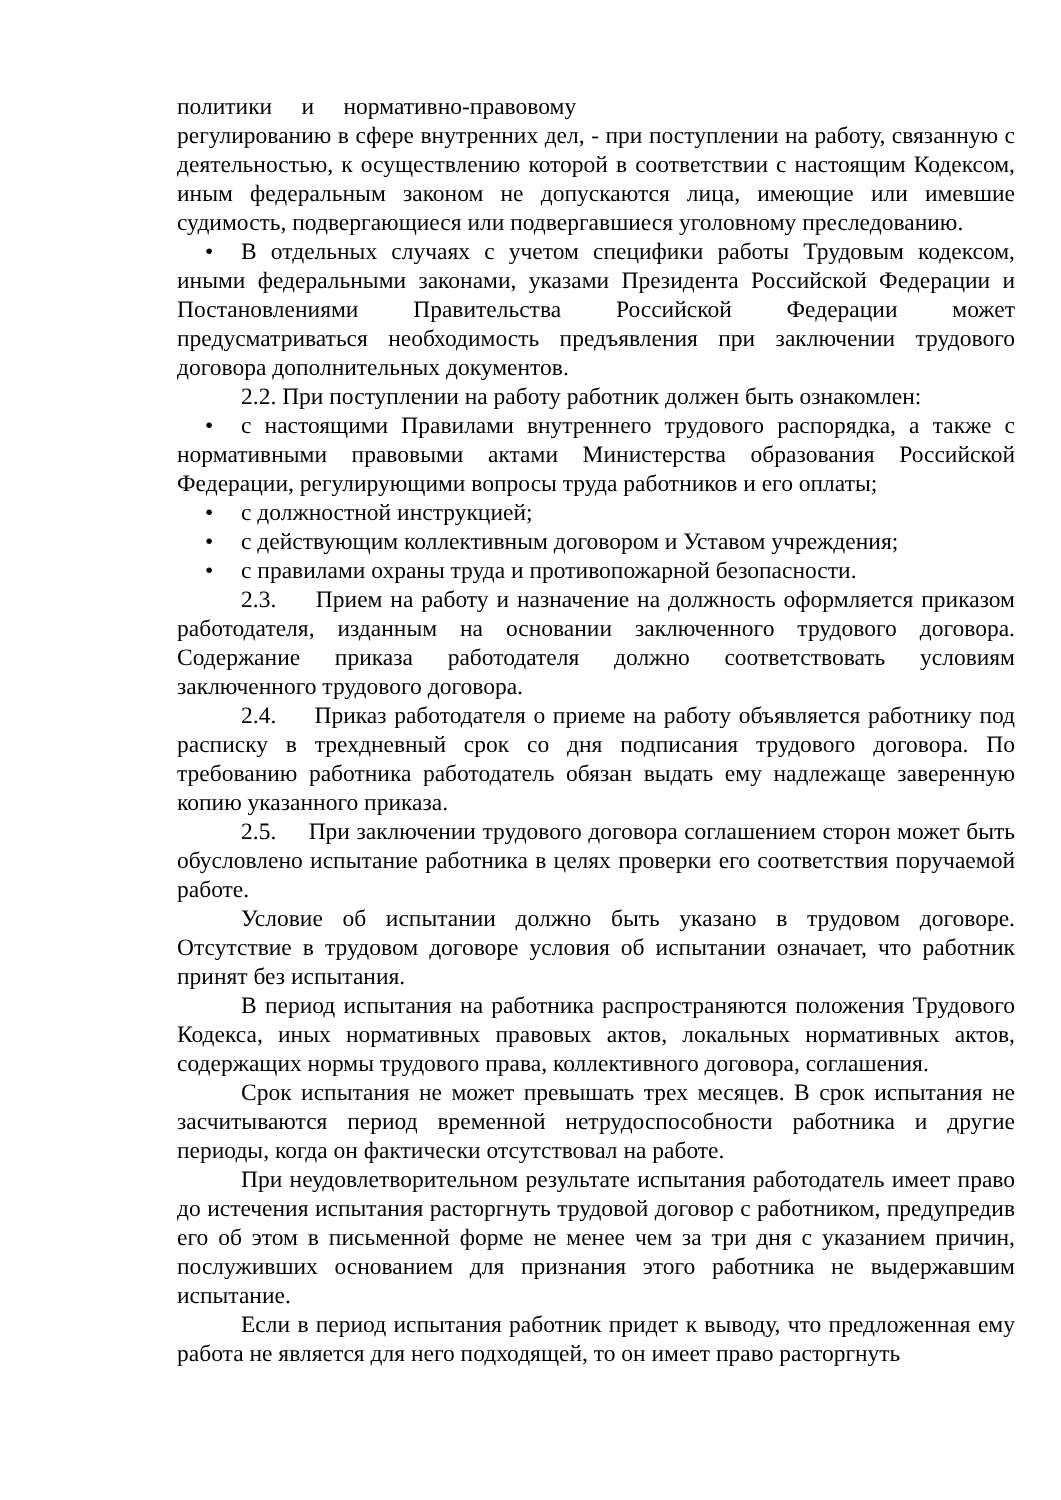политики и нормативно-правовому
регулированию в сфере внутренних дел, - при поступлении на работу, связанную с деятельностью, к осуществлению которой в соответствии с настоящим Кодексом, иным федеральным законом не допускаются лица, имеющие или имевшие судимость, подвергающиеся или подвергавшиеся уголовному преследованию.
• В отдельных случаях с учетом специфики работы Трудовым кодексом, иными федеральными законами, указами Президента Российской Федерации и Постановлениями Правительства Российской Федерации может предусматриваться необходимость предъявления при заключении трудового договора дополнительных документов.
2.2. При поступлении на работу работник должен быть ознакомлен:
• с настоящими Правилами внутреннего трудового распорядка, а также с нормативными правовыми актами Министерства образования Российской Федерации, регулирующими вопросы труда работников и его оплаты;
• с должностной инструкцией;
• с действующим коллективным договором и Уставом учреждения;
• с правилами охраны труда и противопожарной безопасности.
2.3. Прием на работу и назначение на должность оформляется приказом работодателя, изданным на основании заключенного трудового договора. Содержание приказа работодателя должно соответствовать условиям заключенного трудового договора.
2.4. Приказ работодателя о приеме на работу объявляется работнику под расписку в трехдневный срок со дня подписания трудового договора. По требованию работника работодатель обязан выдать ему надлежаще заверенную копию указанного приказа.
2.5. При заключении трудового договора соглашением сторон может быть обусловлено испытание работника в целях проверки его соответствия поручаемой работе.
Условие об испытании должно быть указано в трудовом договоре. Отсутствие в трудовом договоре условия об испытании означает, что работник принят без испытания.
В период испытания на работника распространяются положения Трудового Кодекса, иных нормативных правовых актов, локальных нормативных актов, содержащих нормы трудового права, коллективного договора, соглашения.
Срок испытания не может превышать трех месяцев. В срок испытания не засчитываются период временной нетрудоспособности работника и другие периоды, когда он фактически отсутствовал на работе.
При неудовлетворительном результате испытания работодатель имеет право до истечения испытания расторгнуть трудовой договор с работником, предупредив его об этом в письменной форме не менее чем за три дня с указанием причин, послуживших основанием для признания этого работника не выдержавшим испытание.
Если в период испытания работник придет к выводу, что предложенная ему работа не является для него подходящей, то он имеет право расторгнуть